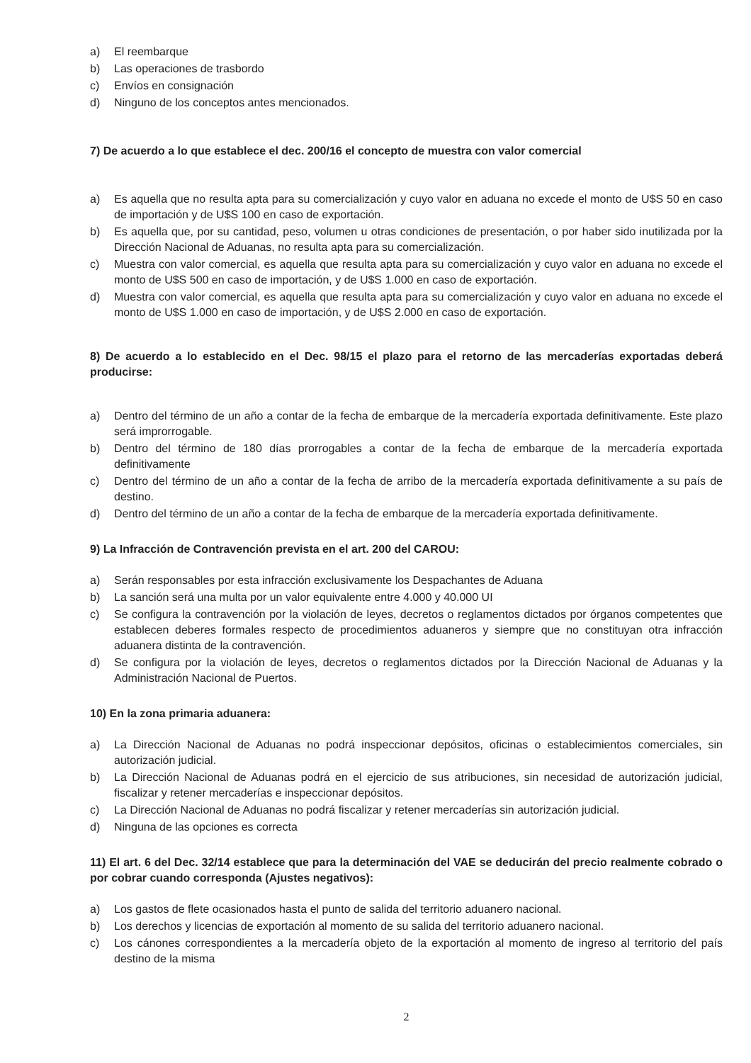a) El reembarque
b) Las operaciones de trasbordo
c) Envíos en consignación
d) Ninguno de los conceptos antes mencionados.
7) De acuerdo a lo que establece el dec. 200/16 el concepto de muestra con valor comercial
a) Es aquella que no resulta apta para su comercialización y cuyo valor en aduana no excede el monto de U$S 50 en caso de importación y de U$S 100 en caso de exportación.
b) Es aquella que, por su cantidad, peso, volumen u otras condiciones de presentación, o por haber sido inutilizada por la Dirección Nacional de Aduanas, no resulta apta para su comercialización.
c) Muestra con valor comercial, es aquella que resulta apta para su comercialización y cuyo valor en aduana no excede el monto de U$S 500 en caso de importación, y de U$S 1.000 en caso de exportación.
d) Muestra con valor comercial, es aquella que resulta apta para su comercialización y cuyo valor en aduana no excede el monto de U$S 1.000 en caso de importación, y de U$S 2.000 en caso de exportación.
8) De acuerdo a lo establecido en el Dec. 98/15 el plazo para el retorno de las mercaderías exportadas deberá producirse:
a) Dentro del término de un año a contar de la fecha de embarque de la mercadería exportada definitivamente. Este plazo será improrrogable.
b) Dentro del término de 180 días prorrogables a contar de la fecha de embarque de la mercadería exportada definitivamente
c) Dentro del término de un año a contar de la fecha de arribo de la mercadería exportada definitivamente a su país de destino.
d) Dentro del término de un año a contar de la fecha de embarque de la mercadería exportada definitivamente.
9) La Infracción de Contravención prevista en el art. 200 del CAROU:
a) Serán responsables por esta infracción exclusivamente los Despachantes de Aduana
b) La sanción será una multa por un valor equivalente entre 4.000 y 40.000 UI
c) Se configura la contravención por la violación de leyes, decretos o reglamentos dictados por órganos competentes que establecen deberes formales respecto de procedimientos aduaneros y siempre que no constituyan otra infracción aduanera distinta de la contravención.
d) Se configura por la violación de leyes, decretos o reglamentos dictados por la Dirección Nacional de Aduanas y la Administración Nacional de Puertos.
10) En la zona primaria aduanera:
a) La Dirección Nacional de Aduanas no podrá inspeccionar depósitos, oficinas o establecimientos comerciales, sin autorización judicial.
b) La Dirección Nacional de Aduanas podrá en el ejercicio de sus atribuciones, sin necesidad de autorización judicial, fiscalizar y retener mercaderías e inspeccionar depósitos.
c) La Dirección Nacional de Aduanas no podrá fiscalizar y retener mercaderías sin autorización judicial.
d) Ninguna de las opciones es correcta
11) El art. 6 del Dec. 32/14 establece que para la determinación del VAE se deducirán del precio realmente cobrado o por cobrar cuando corresponda (Ajustes negativos):
a) Los gastos de flete ocasionados hasta el punto de salida del territorio aduanero nacional.
b) Los derechos y licencias de exportación al momento de su salida del territorio aduanero nacional.
c) Los cánones correspondientes a la mercadería objeto de la exportación al momento de ingreso al territorio del país destino de la misma
2